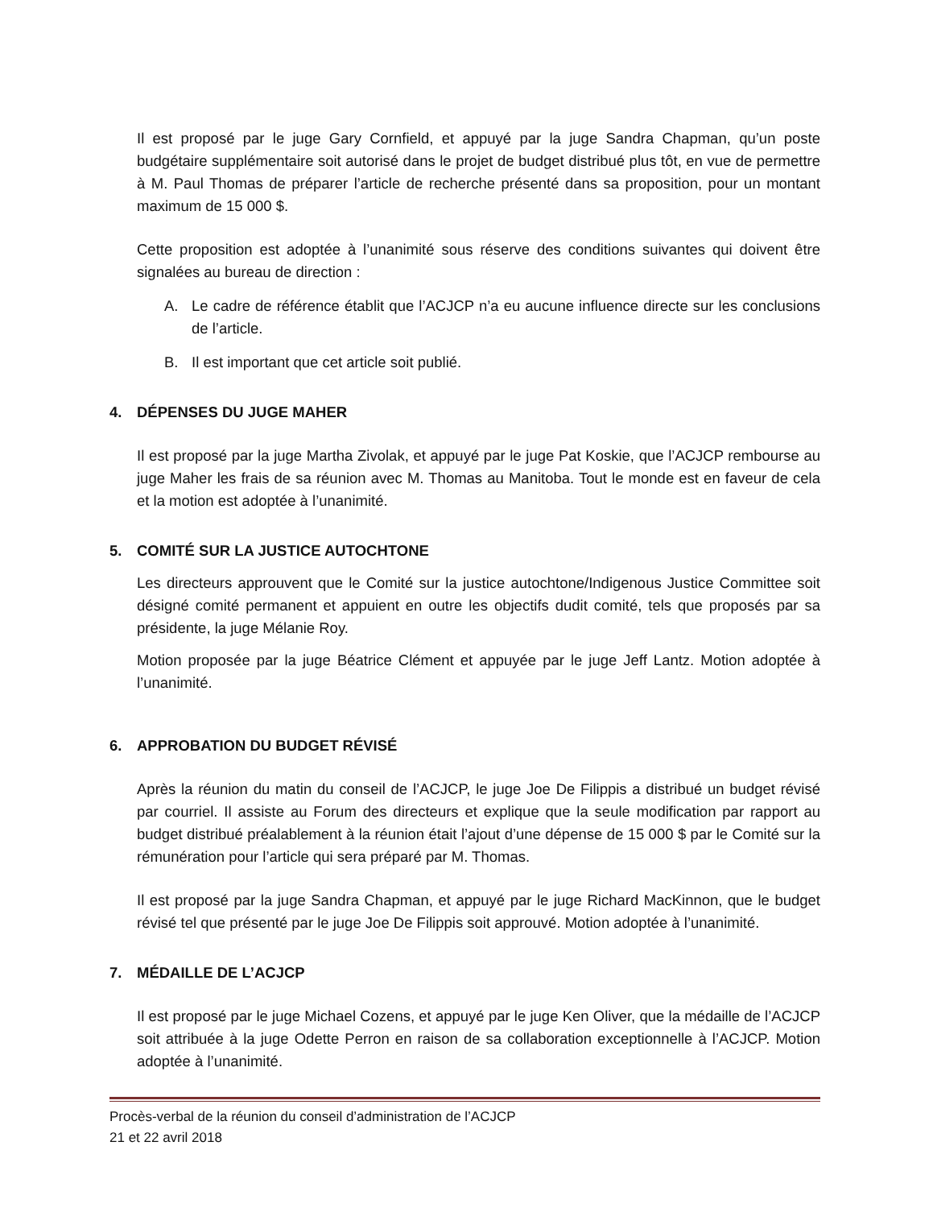Il est proposé par le juge Gary Cornfield, et appuyé par la juge Sandra Chapman, qu’un poste budgétaire supplémentaire soit autorisé dans le projet de budget distribué plus tôt, en vue de permettre à M. Paul Thomas de préparer l’article de recherche présenté dans sa proposition, pour un montant maximum de 15 000 $.
Cette proposition est adoptée à l’unanimité sous réserve des conditions suivantes qui doivent être signalées au bureau de direction :
A. Le cadre de référence établit que l’ACJCP n’a eu aucune influence directe sur les conclusions de l’article.
B. Il est important que cet article soit publié.
4. DÉPENSES DU JUGE MAHER
Il est proposé par la juge Martha Zivolak, et appuyé par le juge Pat Koskie, que l’ACJCP rembourse au juge Maher les frais de sa réunion avec M. Thomas au Manitoba. Tout le monde est en faveur de cela et la motion est adoptée à l’unanimité.
5. COMITÉ SUR LA JUSTICE AUTOCHTONE
Les directeurs approuvent que le Comité sur la justice autochtone/Indigenous Justice Committee soit désigné comité permanent et appuient en outre les objectifs dudit comité, tels que proposés par sa présidente, la juge Mélanie Roy.
Motion proposée par la juge Béatrice Clément et appuyée par le juge Jeff Lantz. Motion adoptée à l’unanimité.
6. APPROBATION DU BUDGET RÉVISÉ
Après la réunion du matin du conseil de l’ACJCP, le juge Joe De Filippis a distribué un budget révisé par courriel. Il assiste au Forum des directeurs et explique que la seule modification par rapport au budget distribué préalablement à la réunion était l’ajout d’une dépense de 15 000 $ par le Comité sur la rémunération pour l’article qui sera préparé par M. Thomas.
Il est proposé par la juge Sandra Chapman, et appuyé par le juge Richard MacKinnon, que le budget révisé tel que présenté par le juge Joe De Filippis soit approuvé. Motion adoptée à l’unanimité.
7. MÉDAILLE DE L’ACJCP
Il est proposé par le juge Michael Cozens, et appuyé par le juge Ken Oliver, que la médaille de l’ACJCP soit attribuée à la juge Odette Perron en raison de sa collaboration exceptionnelle à l’ACJCP. Motion adoptée à l’unanimité.
Procès-verbal de la réunion du conseil d’administration de l’ACJCP
21 et 22 avril 2018